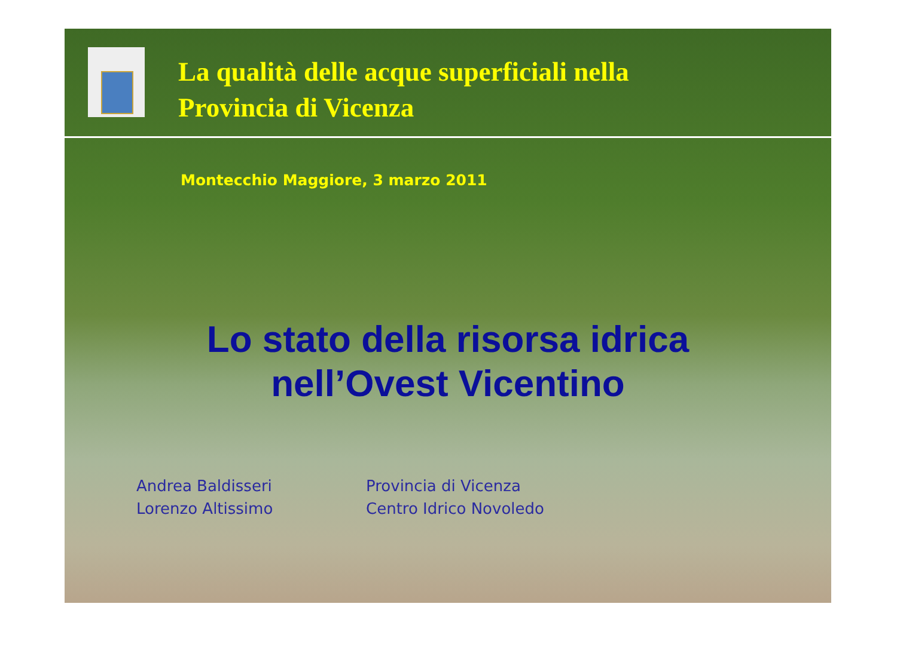La qualità delle acque superficiali nella
Provincia di Vicenza
Montecchio Maggiore, 3 marzo 2011
Lo stato della risorsa idrica
nell’Ovest Vicentino
Andrea Baldisseri
Lorenzo Altissimo
Provincia di Vicenza
Centro Idrico Novoledo